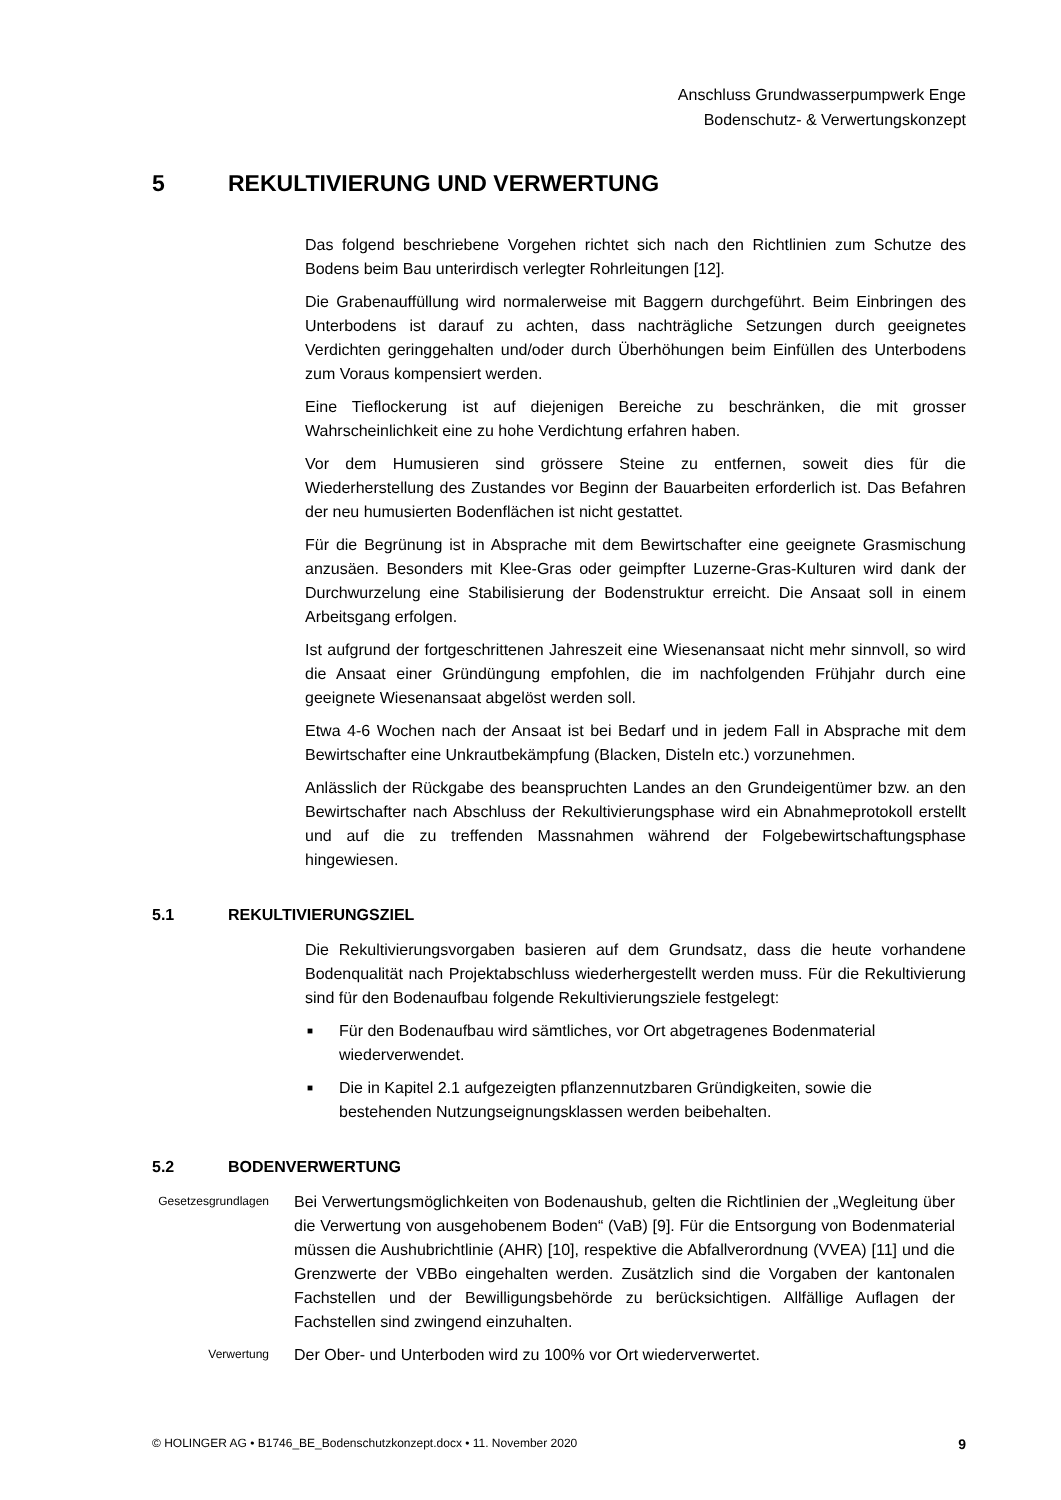Anschluss Grundwasserpumpwerk Enge
Bodenschutz- & Verwertungskonzept
5 REKULTIVIERUNG UND VERWERTUNG
Das folgend beschriebene Vorgehen richtet sich nach den Richtlinien zum Schutze des Bodens beim Bau unterirdisch verlegter Rohrleitungen [12].
Die Grabenauffüllung wird normalerweise mit Baggern durchgeführt. Beim Einbringen des Unterbodens ist darauf zu achten, dass nachträgliche Setzungen durch geeignetes Verdichten geringgehalten und/oder durch Überhöhungen beim Einfüllen des Unterbodens zum Voraus kompensiert werden.
Eine Tieflockerung ist auf diejenigen Bereiche zu beschränken, die mit grosser Wahrscheinlichkeit eine zu hohe Verdichtung erfahren haben.
Vor dem Humusieren sind grössere Steine zu entfernen, soweit dies für die Wiederherstellung des Zustandes vor Beginn der Bauarbeiten erforderlich ist. Das Befahren der neu humusierten Bodenflächen ist nicht gestattet.
Für die Begrünung ist in Absprache mit dem Bewirtschafter eine geeignete Grasmischung anzusäen. Besonders mit Klee-Gras oder geimpfter Luzerne-Gras-Kulturen wird dank der Durchwurzelung eine Stabilisierung der Bodenstruktur erreicht. Die Ansaat soll in einem Arbeitsgang erfolgen.
Ist aufgrund der fortgeschrittenen Jahreszeit eine Wiesenansaat nicht mehr sinnvoll, so wird die Ansaat einer Gründüngung empfohlen, die im nachfolgenden Frühjahr durch eine geeignete Wiesenansaat abgelöst werden soll.
Etwa 4-6 Wochen nach der Ansaat ist bei Bedarf und in jedem Fall in Absprache mit dem Bewirtschafter eine Unkrautbekämpfung (Blacken, Disteln etc.) vorzunehmen.
Anlässlich der Rückgabe des beanspruchten Landes an den Grundeigentümer bzw. an den Bewirtschafter nach Abschluss der Rekultivierungsphase wird ein Abnahmeprotokoll erstellt und auf die zu treffenden Massnahmen während der Folgebewirtschaftungsphase hingewiesen.
5.1 REKULTIVIERUNGSZIEL
Die Rekultivierungsvorgaben basieren auf dem Grundsatz, dass die heute vorhandene Bodenqualität nach Projektabschluss wiederhergestellt werden muss. Für die Rekultivierung sind für den Bodenaufbau folgende Rekultivierungsziele festgelegt:
■ Für den Bodenaufbau wird sämtliches, vor Ort abgetragenes Bodenmaterial wiederverwendet.
■ Die in Kapitel 2.1 aufgezeigten pflanzennutzbaren Gründigkeiten, sowie die bestehenden Nutzungseignungsklassen werden beibehalten.
5.2 BODENVERWERTUNG
Gesetzesgrundlagen
Bei Verwertungsmöglichkeiten von Bodenaushub, gelten die Richtlinien der „Wegleitung über die Verwertung von ausgehobenem Boden“ (VaB) [9]. Für die Entsorgung von Bodenmaterial müssen die Aushubrichtlinie (AHR) [10], respektive die Abfallverordnung (VVEA) [11] und die Grenzwerte der VBBo eingehalten werden. Zusätzlich sind die Vorgaben der kantonalen Fachstellen und der Bewilligungsbehörde zu berücksichtigen. Allfällige Auflagen der Fachstellen sind zwingend einzuhalten.
Verwertung
Der Ober- und Unterboden wird zu 100% vor Ort wiederverwertet.
© HOLINGER AG • B1746_BE_Bodenschutzkonzept.docx • 11. November 2020 9